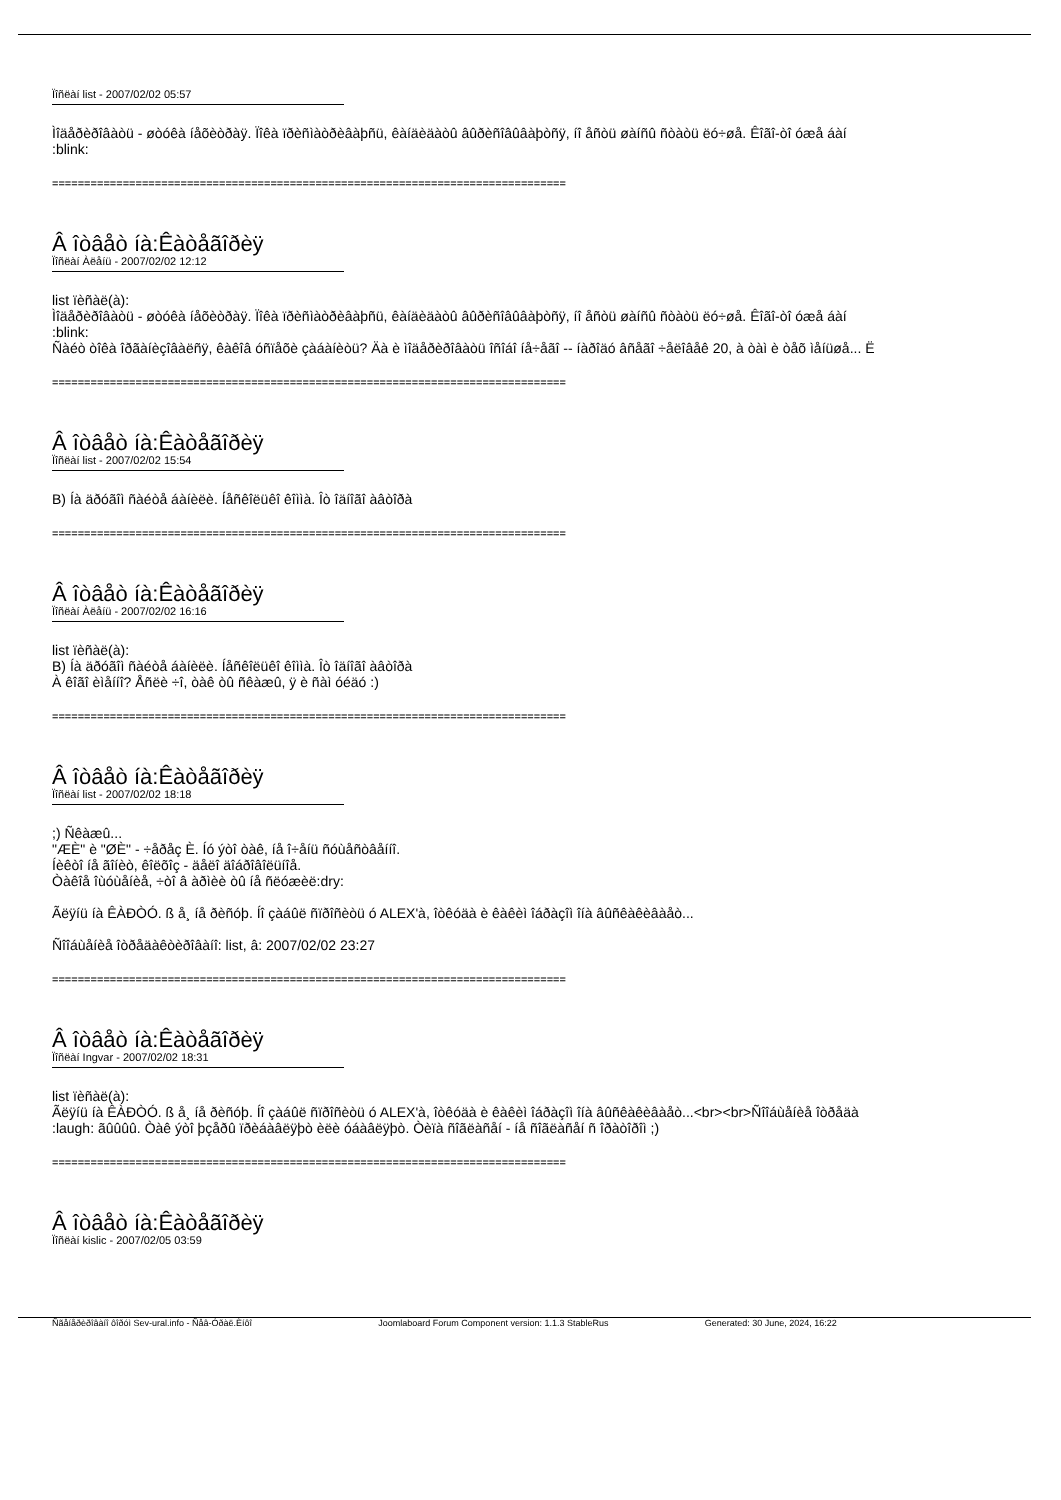Ïîñëàí list - 2007/02/02 05:57
Ìîäåðèðîâàòü - øòóêà íåõèòðàÿ. Ïîêà ïðèñìàòðèâàþñü, êàíäèäàòû âûðèñîâûâàþòñÿ, íî åñòü øàíñû ñòàòü ëó÷øå. Êîãî-òî óæå áàí
:blink:
================================================================================
Â îòâåò íà:Êàòåãîðèÿ
Ïîñëàí Àëåíü - 2007/02/02 12:12
list ïèñàë(à):
Ìîäåðèðîâàòü - øòóêà íåõèòðàÿ. Ïîêà ïðèñìàòðèâàþñü, êàíäèäàòû âûðèñîâûâàþòñÿ, íî åñòü øàíñû ñòàòü ëó÷øå. Êîãî-òî óæå áàí
:blink:
Ñàéò òîêà îðãàíèçîâàëñÿ, êàêîâ óñïåõè çàáàíèòü? Äà è ìîäåðèðîâàòü îñîáî íå÷åãî -- íàðîäó âñåãî ÷åëîâåê 20, à òàì è òåõ ìåíüøå... Ë
================================================================================
Â îòâåò íà:Êàòåãîðèÿ
Ïîñëàí list - 2007/02/02 15:54
B) Íà äðóãîì ñàéòå áàíèëè. Íåñêîëüêî êîììà. Îò îäíîãî àâòîðà
================================================================================
Â îòâåò íà:Êàòåãîðèÿ
Ïîñëàí Àëåíü - 2007/02/02 16:16
list ïèñàë(à):
B) Íà äðóãîì ñàéòå áàíèëè. Íåñêîëüêî êîììà. Îò îäíîãî àâòîðà
À êîãî èìåííî? Åñëè ÷î, òàê òû ñêàæû, ÿ è ñàì óéäó :)
================================================================================
Â îòâåò íà:Êàòåãîðèÿ
Ïîñëàí list - 2007/02/02 18:18
;) Ñêàæû...
"ÆÈ" è "ØÈ" - ÷åðåç È. Íó ýòî òàê, íå î÷åíü ñóùåñòâåííî.
Íèêòî íå ãîíèò, êîëõîç - äåëî äîáðîâîëüíîå.
Òàêîå îùóùåíèå, ÷òî â àðìèè òû íå ñëóæèë:dry:
Ãëÿíü íà ÊÀÐÒÓ. ß å¸ íå ðèñóþ. Íî çàáûë ñïðîñèòü ó ALEX'à, îòêóäà è êàêèì îáðàçîì îíà âûñêàêèâàåò...
Ñîîáùåíèå îòðåäàêòèðîâàíî: list, â: 2007/02/02 23:27
================================================================================
Â îòâåò íà:Êàòåãîðèÿ
Ïîñëàí Ingvar - 2007/02/02 18:31
list ïèñàë(à):
Ãëÿíü íà ÊÀÐÒÓ. ß å¸ íå ðèñóþ. Íî çàáûë ñïðîñèòü ó ALEX'à, îòêóäà è êàêèì îáðàçîì îíà âûñêàêèâàåò...<br><br>Ñîîáùåíèå îòðåäà
:laugh: ãûûûû. Òàê ýòî þçåðû ïðèáàâëÿþò èëè óáàâëÿþò. Òèïà ñîãëàñåí - íå ñîãëàñåí ñ îðàòîðîì ;)
================================================================================
Â îòâåò íà:Êàòåãîðèÿ
Ïîñëàí kislic - 2007/02/05 03:59
Ñãåíåðèðîâàíî ôîðóì Sev-ural.info - Ñåâ-Óðàë.Èíôî Joomlaboard Forum Component version: 1.1.3 StableRus Generated: 30 June, 2024, 16:22